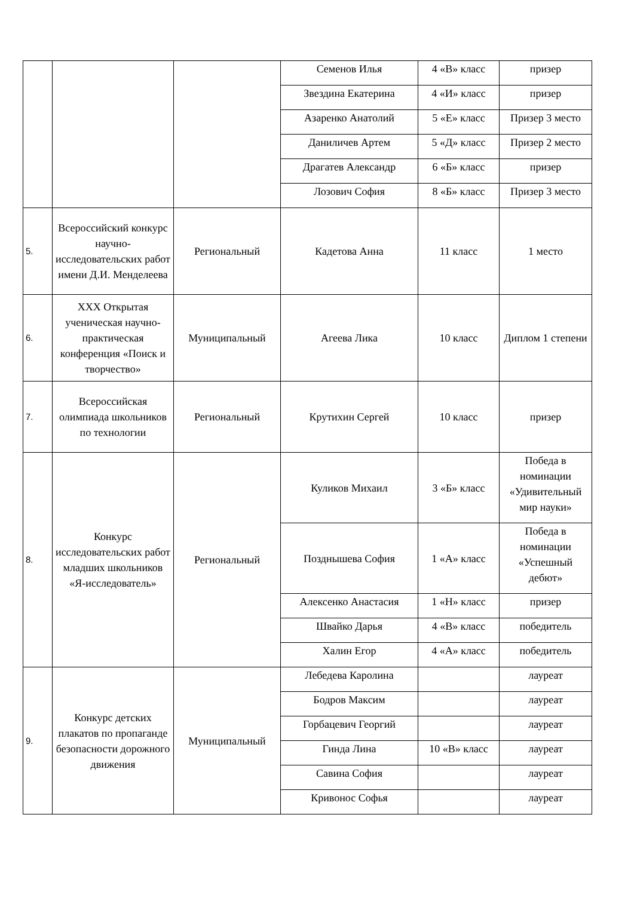| | | | Семенов Илья | 4 «В» класс | призер |
| | | | Звездина Екатерина | 4 «И» класс | призер |
| | | | Азаренко Анатолий | 5 «Е» класс | Призер 3 место |
| | | | Даниличев Артем | 5 «Д» класс | Призер 2 место |
| | | | Драгатев Александр | 6 «Б» класс | призер |
| | | | Лозович София | 8 «Б» класс | Призер 3 место |
| 5. | Всероссийский конкурс научно-исследовательских работ имени Д.И. Менделеева | Региональный | Кадетова Анна | 11 класс | 1 место |
| 6. | XXX Открытая ученическая научно-практическая конференция «Поиск и творчество» | Муниципальный | Агеева Лика | 10 класс | Диплом 1 степени |
| 7. | Всероссийская олимпиада школьников по технологии | Региональный | Крутихин Сергей | 10 класс | призер |
| 8. | Конкурс исследовательских работ младших школьников «Я-исследователь» | Региональный | Куликов Михаил | 3 «Б» класс | Победа в номинации «Удивительный мир науки» |
| | | | Позднышева София | 1 «А» класс | Победа в номинации «Успешный дебют» |
| | | | Алексенко Анастасия | 1 «Н» класс | призер |
| | | | Швайко Дарья | 4 «В» класс | победитель |
| | | | Халин Егор | 4 «А» класс | победитель |
| 9. | Конкурс детских плакатов по пропаганде безопасности дорожного движения | Муниципальный | Лебедева Каролина | | лауреат |
| | | | Бодров Максим | | лауреат |
| | | | Горбацевич Георгий | | лауреат |
| | | | Гинда Лина | 10 «В» класс | лауреат |
| | | | Савина София | | лауреат |
| | | | Кривонос Софья | | лауреат |